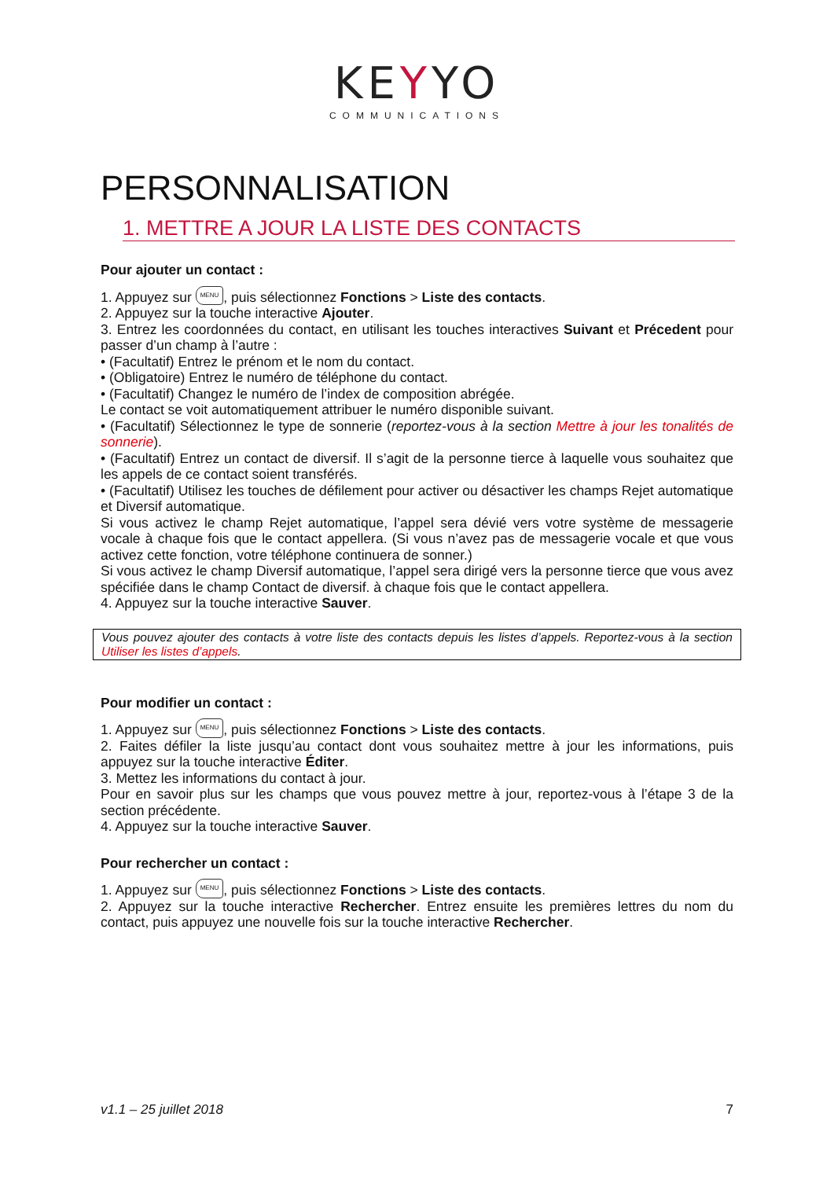KEYYO
COMMUNICATIONS
PERSONNALISATION
1. METTRE A JOUR LA LISTE DES CONTACTS
Pour ajouter un contact :
1. Appuyez sur MENU, puis sélectionnez Fonctions > Liste des contacts.
2. Appuyez sur la touche interactive Ajouter.
3. Entrez les coordonnées du contact, en utilisant les touches interactives Suivant et Précedent pour passer d’un champ à l’autre :
• (Facultatif) Entrez le prénom et le nom du contact.
• (Obligatoire) Entrez le numéro de téléphone du contact.
• (Facultatif) Changez le numéro de l’index de composition abrégée.
Le contact se voit automatiquement attribuer le numéro disponible suivant.
• (Facultatif) Sélectionnez le type de sonnerie (reportez-vous à la section Mettre à jour les tonalités de sonnerie).
• (Facultatif) Entrez un contact de diversif. Il s’agit de la personne tierce à laquelle vous souhaitez que les appels de ce contact soient transférés.
• (Facultatif) Utilisez les touches de défilement pour activer ou désactiver les champs Rejet automatique et Diversif automatique.
Si vous activez le champ Rejet automatique, l’appel sera dévié vers votre système de messagerie vocale à chaque fois que le contact appellera. (Si vous n’avez pas de messagerie vocale et que vous activez cette fonction, votre téléphone continuera de sonner.)
Si vous activez le champ Diversif automatique, l’appel sera dirigé vers la personne tierce que vous avez spécifiée dans le champ Contact de diversif. à chaque fois que le contact appellera.
4. Appuyez sur la touche interactive Sauver.
Vous pouvez ajouter des contacts à votre liste des contacts depuis les listes d’appels. Reportez-vous à la section Utiliser les listes d’appels.
Pour modifier un contact :
1. Appuyez sur MENU, puis sélectionnez Fonctions > Liste des contacts.
2. Faites défiler la liste jusqu’au contact dont vous souhaitez mettre à jour les informations, puis appuyez sur la touche interactive Éditer.
3. Mettez les informations du contact à jour.
Pour en savoir plus sur les champs que vous pouvez mettre à jour, reportez-vous à l’étape 3 de la section précédente.
4. Appuyez sur la touche interactive Sauver.
Pour rechercher un contact :
1. Appuyez sur MENU, puis sélectionnez Fonctions > Liste des contacts.
2. Appuyez sur la touche interactive Rechercher. Entrez ensuite les premières lettres du nom du contact, puis appuyez une nouvelle fois sur la touche interactive Rechercher.
v1.1 – 25 juillet 2018 7